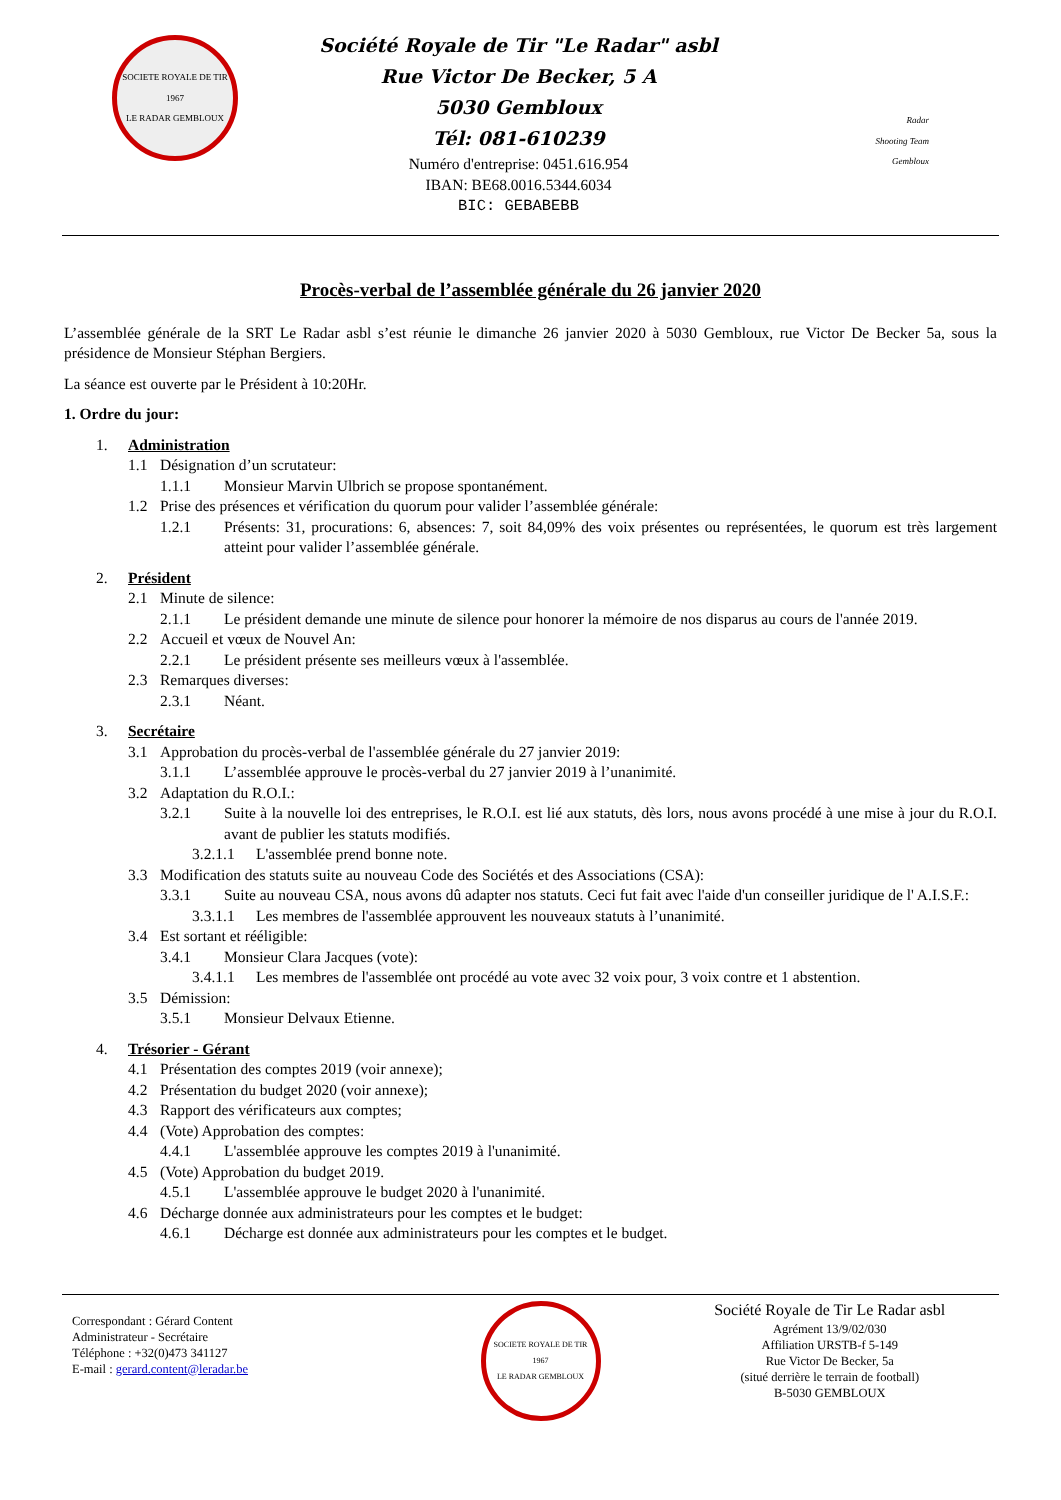SOCIETE ROYALE DE TIR
1967
LE RADAR GEMBLOUX
Société Royale de Tir "Le Radar" asbl
Rue Victor De Becker, 5 A
5030 Gembloux
Tél: 081-610239
Numéro d'entreprise: 0451.616.954
IBAN: BE68.0016.5344.6034
BIC: GEBABEBB
Radar
Shooting Team
Gembloux
Procès-verbal de l’assemblée générale du 26 janvier 2020
L’assemblée générale de la SRT Le Radar asbl s’est réunie le dimanche 26 janvier 2020 à 5030 Gembloux, rue Victor De Becker 5a, sous la présidence de Monsieur Stéphan Bergiers.
La séance est ouverte par le Président à 10:20Hr.
1. Ordre du jour:
1. Administration
1.1 Désignation d’un scrutateur:
1.1.1 Monsieur Marvin Ulbrich se propose spontanément.
1.2 Prise des présences et vérification du quorum pour valider l’assemblée générale:
1.2.1 Présents: 31, procurations: 6, absences: 7, soit 84,09% des voix présentes ou représentées, le quorum est très largement atteint pour valider l’assemblée générale.
2. Président
2.1 Minute de silence:
2.1.1 Le président demande une minute de silence pour honorer la mémoire de nos disparus au cours de l'année 2019.
2.2 Accueil et vœux de Nouvel An:
2.2.1 Le président présente ses meilleurs vœux à l'assemblée.
2.3 Remarques diverses:
2.3.1 Néant.
3. Secrétaire
3.1 Approbation du procès-verbal de l'assemblée générale du 27 janvier 2019:
3.1.1 L’assemblée approuve le procès-verbal du 27 janvier 2019 à l’unanimité.
3.2 Adaptation du R.O.I.:
3.2.1 Suite à la nouvelle loi des entreprises, le R.O.I. est lié aux statuts, dès lors, nous avons procédé à une mise à jour du R.O.I. avant de publier les statuts modifiés.
3.2.1.1 L'assemblée prend bonne note.
3.3 Modification des statuts suite au nouveau Code des Sociétés et des Associations (CSA):
3.3.1 Suite au nouveau CSA, nous avons dû adapter nos statuts. Ceci fut fait avec l'aide d'un conseiller juridique de l' A.I.S.F.:
3.3.1.1 Les membres de l'assemblée approuvent les nouveaux statuts à l’unanimité.
3.4 Est sortant et rééligible:
3.4.1 Monsieur Clara Jacques (vote):
3.4.1.1 Les membres de l'assemblée ont procédé au vote avec 32 voix pour, 3 voix contre et 1 abstention.
3.5 Démission:
3.5.1 Monsieur Delvaux Etienne.
4. Trésorier - Gérant
4.1 Présentation des comptes 2019 (voir annexe);
4.2 Présentation du budget 2020 (voir annexe);
4.3 Rapport des vérificateurs aux comptes;
4.4 (Vote) Approbation des comptes:
4.4.1 L'assemblée approuve les comptes 2019 à l'unanimité.
4.5 (Vote) Approbation du budget 2019.
4.5.1 L'assemblée approuve le budget 2020 à l'unanimité.
4.6 Décharge donnée aux administrateurs pour les comptes et le budget:
4.6.1 Décharge est donnée aux administrateurs pour les comptes et le budget.
Correspondant : Gérard Content
Administrateur - Secrétaire
Téléphone : +32(0)473 341127
E-mail : gerard.content@leradar.be
SOCIETE ROYALE DE TIR
1967
LE RADAR GEMBLOUX
Société Royale de Tir Le Radar asbl
Agrément 13/9/02/030
Affiliation URSTB-f 5-149
Rue Victor De Becker, 5a
(situé derrière le terrain de football)
B-5030 GEMBLOUX